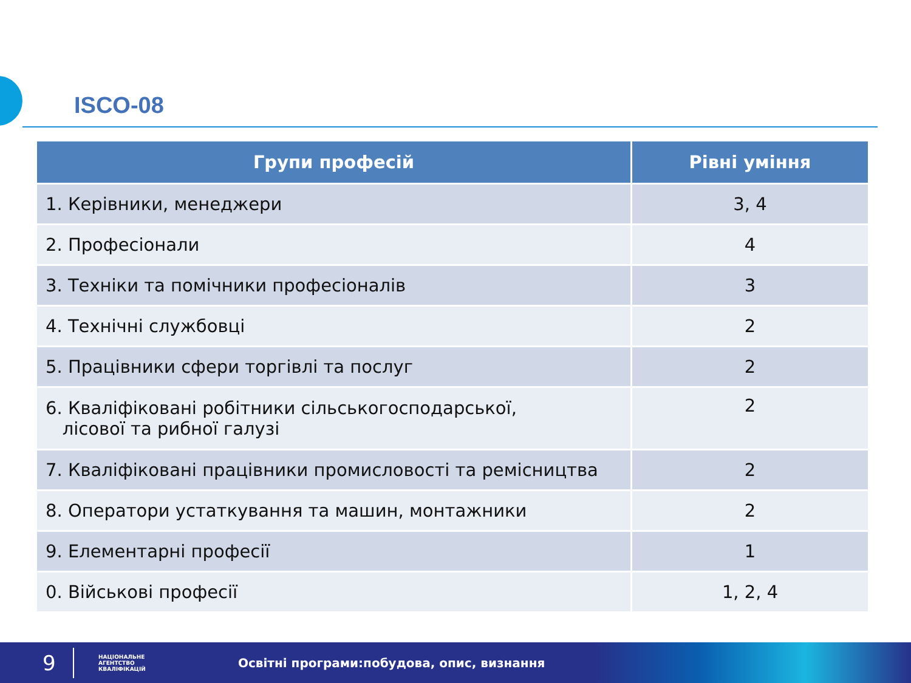ISCO-08
| Групи професій | Рівні уміння |
| --- | --- |
| 1. Керівники, менеджери | 3, 4 |
| 2. Професіонали | 4 |
| 3. Техніки та помічники професіоналів | 3 |
| 4. Технічні службовці | 2 |
| 5. Працівники сфери торгівлі та послуг | 2 |
| 6. Кваліфіковані робітники сільськогосподарської, лісової та рибної галузі | 2 |
| 7. Кваліфіковані працівники промисловості та ремісництва | 2 |
| 8. Оператори устаткування та машин, монтажники | 2 |
| 9. Елементарні професії | 1 |
| 0. Військові професії | 1, 2, 4 |
9
НАЦІОНАЛЬНЕ
АГЕНТСТВО
КВАЛІФІКАЦІЙ
Освітні програми:побудова, опис, визнання